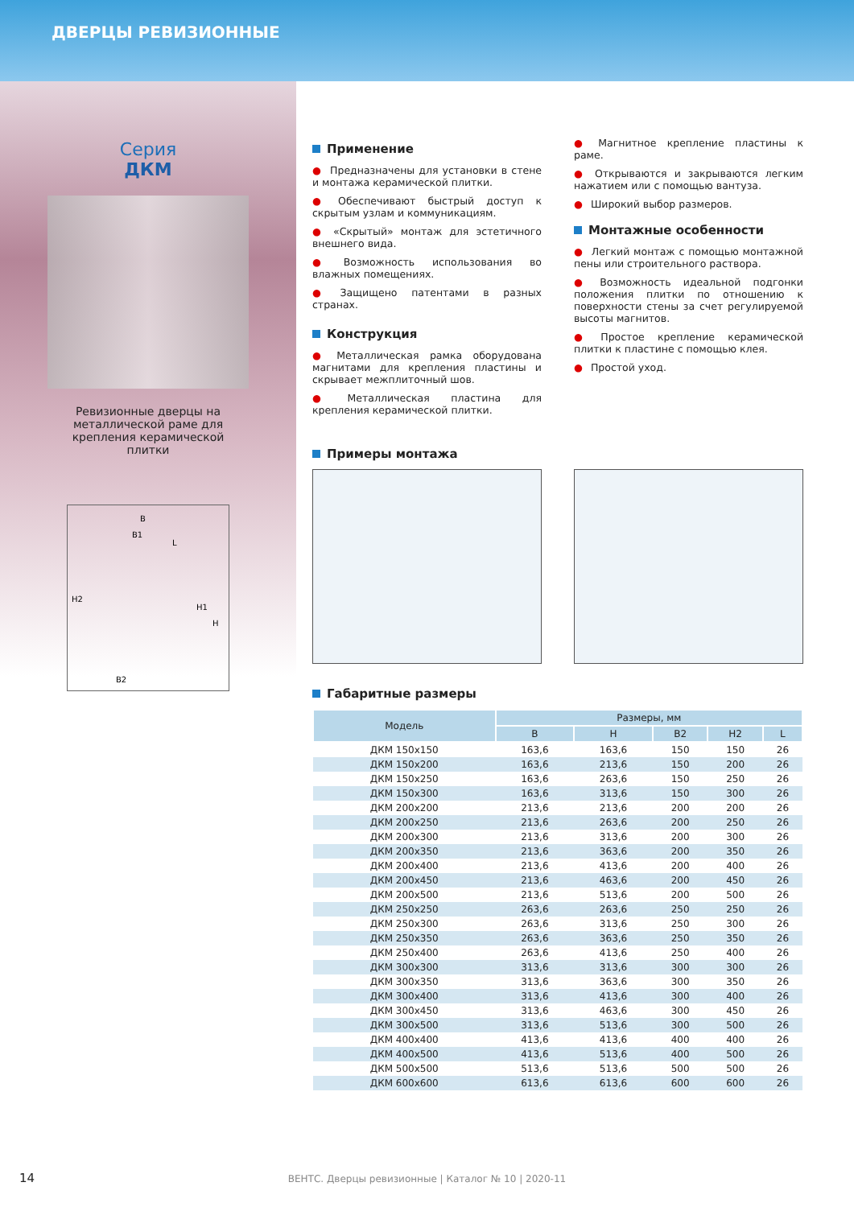ДВЕРЦЫ РЕВИЗИОННЫЕ
Серия
ДКМ
Ревизионные дверцы на металлической раме для крепления керамической плитки
B
B1
H2
H1
H
B2
L
Применение
● Предназначены для установки в стене и монтажа керамической плитки.
● Обеспечивают быстрый доступ к скрытым узлам и коммуникациям.
● «Скрытый» монтаж для эстетичного внешнего вида.
● Возможность использования во влажных помещениях.
● Защищено патентами в разных странах.
Конструкция
● Металлическая рамка оборудована магнитами для крепления пластины и скрывает межплиточный шов.
● Металлическая пластина для крепления керамической плитки.
● Магнитное крепление пластины к раме.
● Открываются и закрываются легким нажатием или с помощью вантуза.
● Широкий выбор размеров.
Монтажные особенности
● Легкий монтаж с помощью монтажной пены или строительного раствора.
● Возможность идеальной подгонки положения плитки по отношению к поверхности стены за счет регулируемой высоты магнитов.
● Простое крепление керамической плитки к пластине с помощью клея.
● Простой уход.
Примеры монтажа
Габаритные размеры
| Модель | Размеры, мм | | | | |
| --- | --- | --- | --- | --- | --- |
| | B | H | B2 | H2 | L |
| ДКМ 150x150 | 163,6 | 163,6 | 150 | 150 | 26 |
| ДКМ 150x200 | 163,6 | 213,6 | 150 | 200 | 26 |
| ДКМ 150x250 | 163,6 | 263,6 | 150 | 250 | 26 |
| ДКМ 150x300 | 163,6 | 313,6 | 150 | 300 | 26 |
| ДКМ 200x200 | 213,6 | 213,6 | 200 | 200 | 26 |
| ДКМ 200x250 | 213,6 | 263,6 | 200 | 250 | 26 |
| ДКМ 200x300 | 213,6 | 313,6 | 200 | 300 | 26 |
| ДКМ 200x350 | 213,6 | 363,6 | 200 | 350 | 26 |
| ДКМ 200x400 | 213,6 | 413,6 | 200 | 400 | 26 |
| ДКМ 200x450 | 213,6 | 463,6 | 200 | 450 | 26 |
| ДКМ 200x500 | 213,6 | 513,6 | 200 | 500 | 26 |
| ДКМ 250x250 | 263,6 | 263,6 | 250 | 250 | 26 |
| ДКМ 250x300 | 263,6 | 313,6 | 250 | 300 | 26 |
| ДКМ 250x350 | 263,6 | 363,6 | 250 | 350 | 26 |
| ДКМ 250x400 | 263,6 | 413,6 | 250 | 400 | 26 |
| ДКМ 300x300 | 313,6 | 313,6 | 300 | 300 | 26 |
| ДКМ 300x350 | 313,6 | 363,6 | 300 | 350 | 26 |
| ДКМ 300x400 | 313,6 | 413,6 | 300 | 400 | 26 |
| ДКМ 300x450 | 313,6 | 463,6 | 300 | 450 | 26 |
| ДКМ 300x500 | 313,6 | 513,6 | 300 | 500 | 26 |
| ДКМ 400x400 | 413,6 | 413,6 | 400 | 400 | 26 |
| ДКМ 400x500 | 413,6 | 513,6 | 400 | 500 | 26 |
| ДКМ 500x500 | 513,6 | 513,6 | 500 | 500 | 26 |
| ДКМ 600x600 | 613,6 | 613,6 | 600 | 600 | 26 |
14
ВЕНТС. Дверцы ревизионные | Каталог № 10 | 2020-11